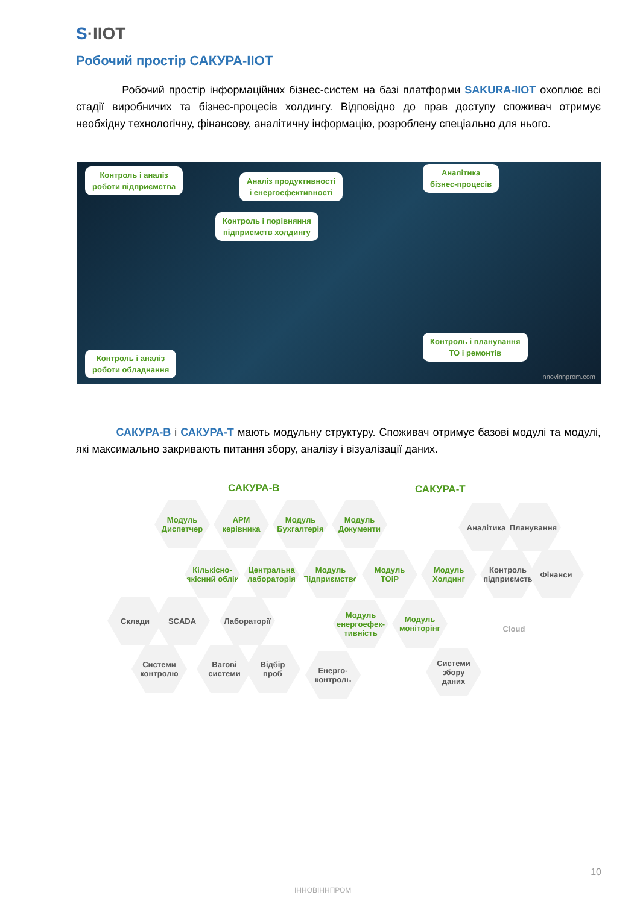S·IIOT
Робочий простір САКУРА-IIOT
Робочий простір інформаційних бізнес-систем на базі платформи SAKURA-IIOT охоплює всі стадії виробничих та бізнес-процесів холдингу. Відповідно до прав доступу споживач отримує необхідну технологічну, фінансову, аналітичну інформацію, розроблену спеціально для нього.
Контроль і аналіз
роботи підприємства
Аналіз продуктивності
і енергоефективності
Аналітика
бізнес-процесів
Контроль і порівняння
підприємств холдингу
Контроль і планування
ТО і ремонтів
Контроль і аналіз
роботи обладнання
innovinnprom.com
САКУРА-В і САКУРА-Т мають модульну структуру. Споживач отримує базові модулі та модулі, які максимально закривають питання збору, аналізу і візуалізації даних.
САКУРА-В САКУРА-Т
Модуль
Диспетчер
АРМ
керівника
Модуль
Бухгалтерія
Модуль
Документи
Аналітика Планування
Кількісно-
якісний облік
Центральна
лабораторія
Модуль
Підприємство
Модуль
ТОіР
Модуль
Холдинг
Контроль
підприємств
Фінанси
Склади SCADA Лабораторії
Модуль
енергоефек-
тивність
Модуль
моніторінг
Cloud
Системи
контролю
Вагові
системи
Відбір
проб
Енерго-
контроль
Системи
збору
даних
ІННОВІННПРОМ
10